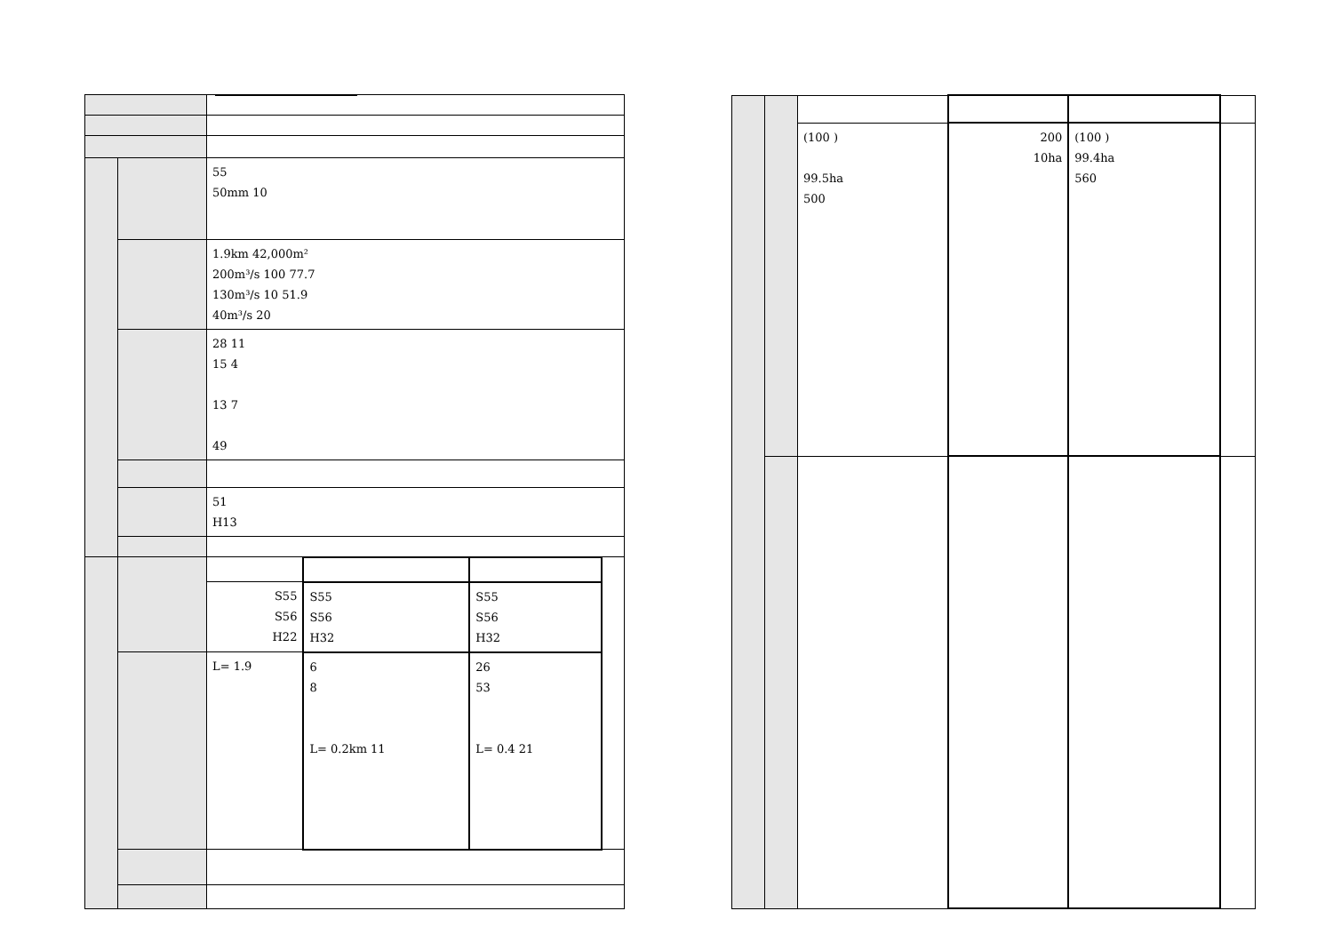| | | 55 50mm 10 | | | |
| | | 1.9km 42,000m² 200m³/s 100 77.7 130m³/s 10 51.9 40m³/s 20 | | | |
| | | 28 11 15 4 13 7 49 | | | |
| | | 51 H13 | | | |
| | | S55 S56 H22 | S55 S56 H32 | S55 S56 H32 | |
| | | L= 1.9 | 6 8 L= 0.2km 11 | 26 53 L= 0.4 21 | |
| | | (100 ) 99.5ha 500 | 200 10ha | (100 ) 99.4ha 560 | |